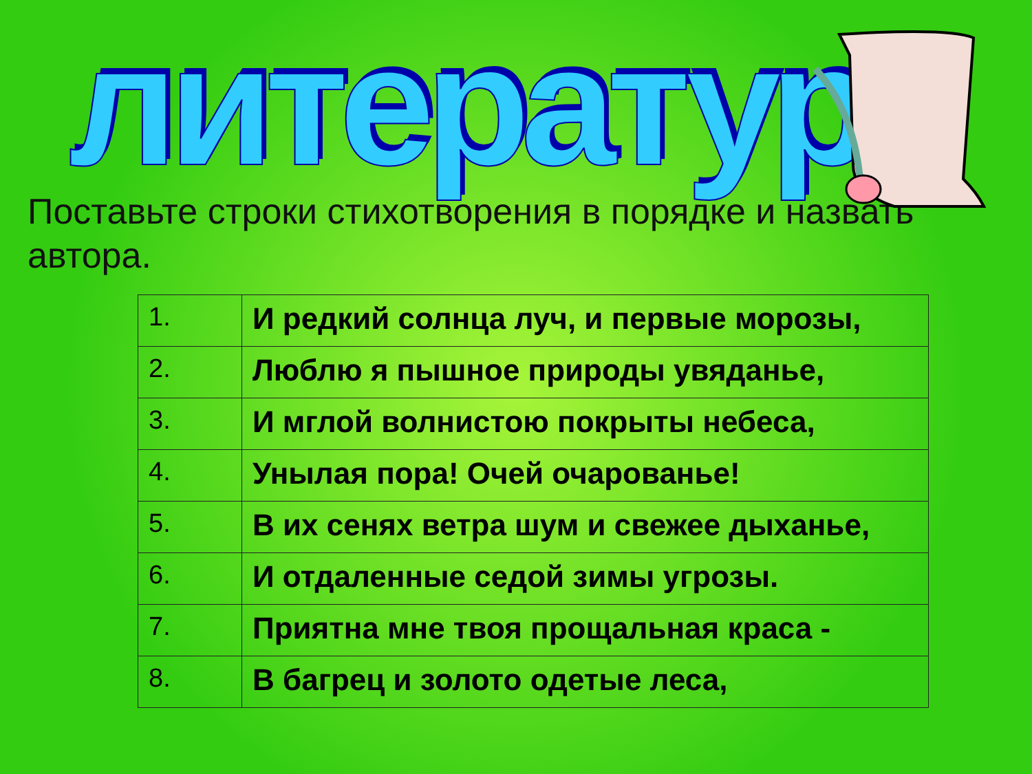литература
Поставьте строки стихотворения в порядке и назвать автора.
| 1. | И редкий солнца луч, и первые морозы, |
| 2. | Люблю я пышное природы увяданье, |
| 3. | И мглой волнистою покрыты небеса, |
| 4. | Унылая пора! Очей очарованье! |
| 5. | В их сенях ветра шум и свежее дыханье, |
| 6. | И отдаленные седой зимы угрозы. |
| 7. | Приятна мне твоя прощальная краса - |
| 8. | В багрец и золото одетые леса, |